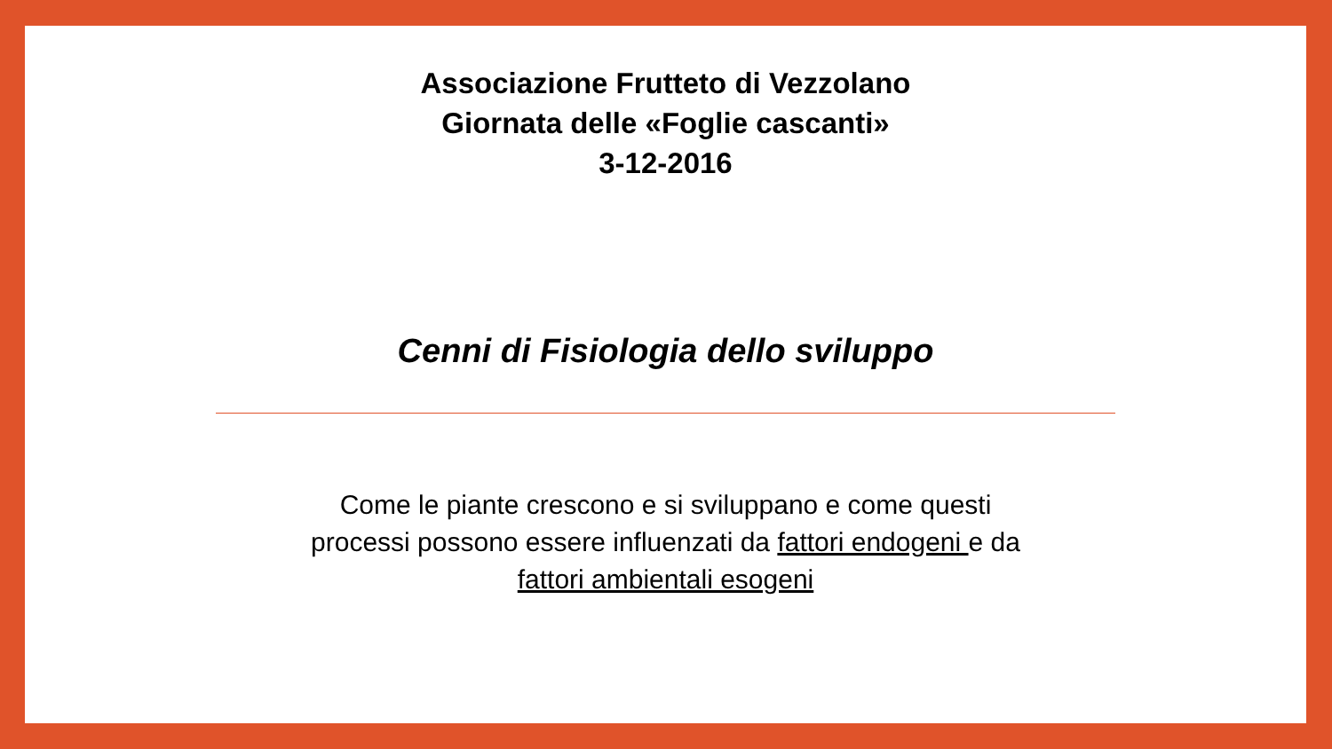Associazione Frutteto di Vezzolano
Giornata delle «Foglie cascanti»
3-12-2016
Cenni di Fisiologia dello sviluppo
Come le piante crescono e si sviluppano e come questi processi possono essere influenzati da fattori endogeni e da fattori ambientali esogeni